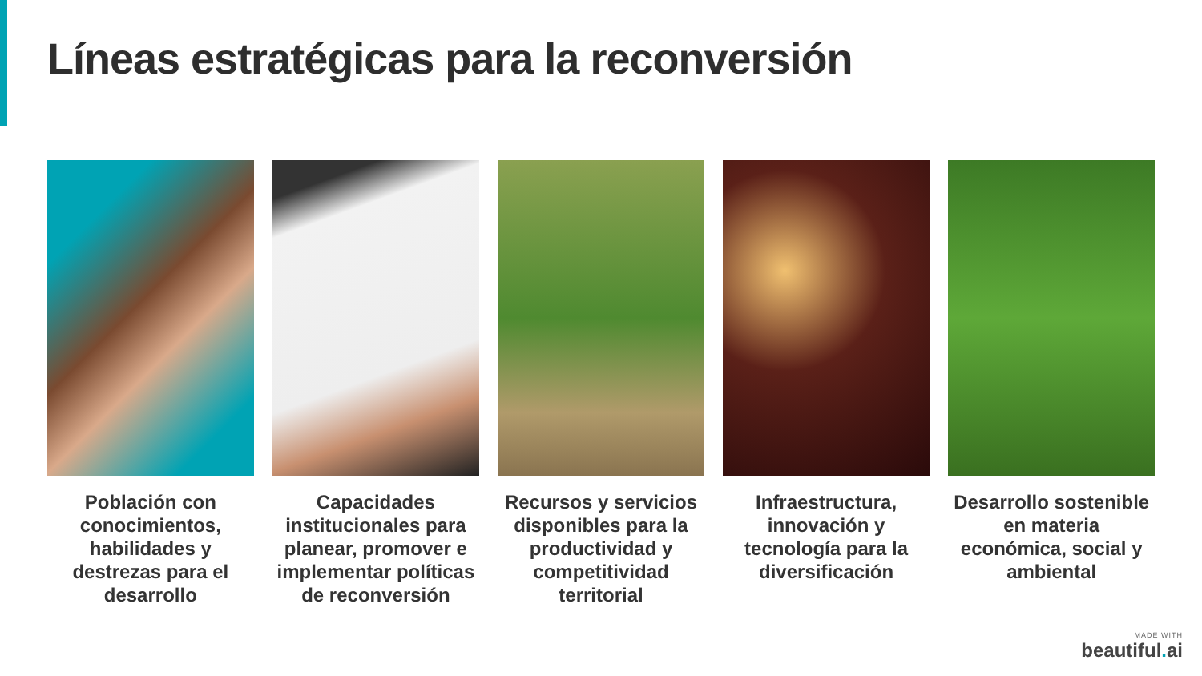Líneas estratégicas para la reconversión
Población con conocimientos, habilidades y destrezas para el desarrollo
Capacidades institucionales para planear, promover e implementar políticas de reconversión
Recursos y servicios disponibles para la productividad y competitividad territorial
Infraestructura, innovación y tecnología para la diversificación
Desarrollo sostenible en materia económica, social y ambiental
MADE WITH
beautiful. ai